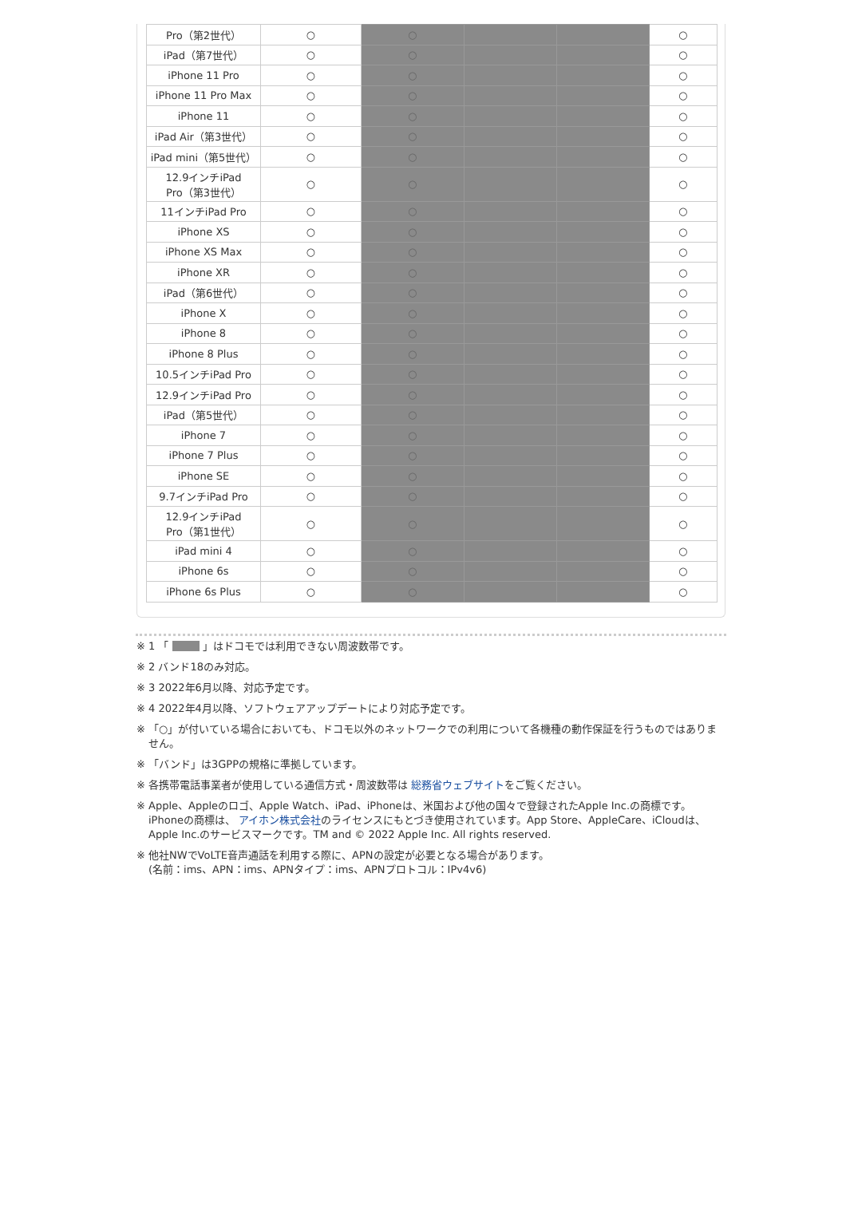| Pro（第2世代） | ○ | ○ | | | ○ |
| iPad（第7世代） | ○ | ○ | | | ○ |
| iPhone 11 Pro | ○ | ○ | | | ○ |
| iPhone 11 Pro Max | ○ | ○ | | | ○ |
| iPhone 11 | ○ | ○ | | | ○ |
| iPad Air（第3世代） | ○ | ○ | | | ○ |
| iPad mini（第5世代） | ○ | ○ | | | ○ |
| 12.9インチiPad Pro（第3世代） | ○ | ○ | | | ○ |
| 11インチiPad Pro | ○ | ○ | | | ○ |
| iPhone XS | ○ | ○ | | | ○ |
| iPhone XS Max | ○ | ○ | | | ○ |
| iPhone XR | ○ | ○ | | | ○ |
| iPad（第6世代） | ○ | ○ | | | ○ |
| iPhone X | ○ | ○ | | | ○ |
| iPhone 8 | ○ | ○ | | | ○ |
| iPhone 8 Plus | ○ | ○ | | | ○ |
| 10.5インチiPad Pro | ○ | ○ | | | ○ |
| 12.9インチiPad Pro | ○ | ○ | | | ○ |
| iPad（第5世代） | ○ | ○ | | | ○ |
| iPhone 7 | ○ | ○ | | | ○ |
| iPhone 7 Plus | ○ | ○ | | | ○ |
| iPhone SE | ○ | ○ | | | ○ |
| 9.7インチiPad Pro | ○ | ○ | | | ○ |
| 12.9インチiPad Pro（第1世代） | ○ | ○ | | | ○ |
| iPad mini 4 | ○ | ○ | | | ○ |
| iPhone 6s | ○ | ○ | | | ○ |
| iPhone 6s Plus | ○ | ○ | | | ○ |
※ 1 「 」はドコモでは利用できない周波数帯です。
※ 2 バンド18のみ対応。
※ 3 2022年6月以降、対応予定です。
※ 4 2022年4月以降、ソフトウェアアップデートにより対応予定です。
※ 「○」が付いている場合においても、ドコモ以外のネットワークでの利用について各機種の動作保証を行うものではありません。
※ 「バンド」は3GPPの規格に準拠しています。
※ 各携帯電話事業者が使用している通信方式・周波数帯は 総務省ウェブサイトをご覧ください。
※ Apple、Appleのロゴ、Apple Watch、iPad、iPhoneは、米国および他の国々で登録されたApple Inc.の商標です。iPhoneの商標は、 アイホン株式会社のライセンスにもとづき使用されています。App Store、AppleCare、iCloudは、Apple Inc.のサービスマークです。TM and © 2022 Apple Inc. All rights reserved.
※ 他社NWでVoLTE音声通話を利用する際に、APNの設定が必要となる場合があります。
(名前：ims、APN：ims、APNタイプ：ims、APNプロトコル：IPv4v6)